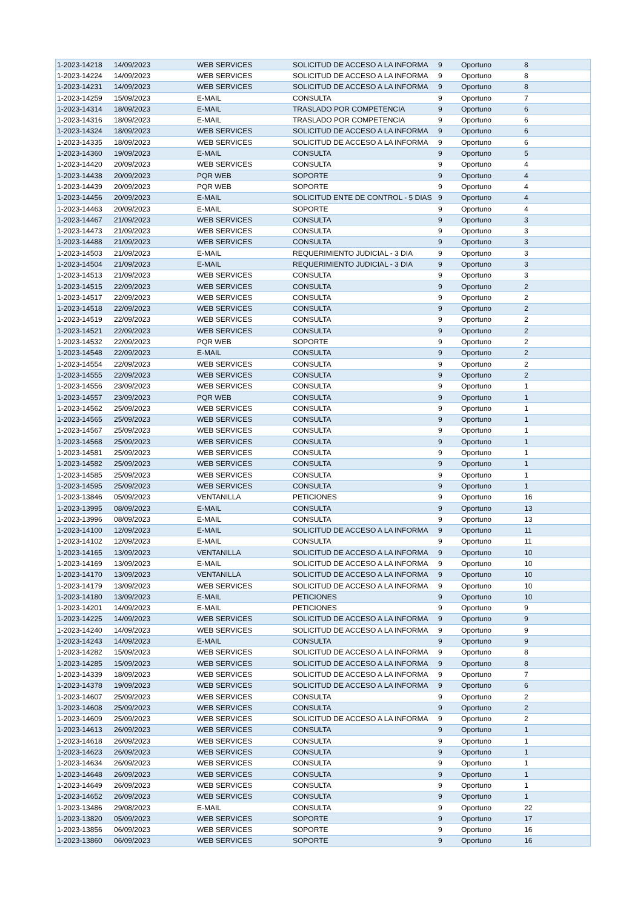| 1-2023-14218 | 14/09/2023 | WEB SERVICES | SOLICITUD DE ACCESO A LA INFORMA | 9 | Oportuno | 8 |
| 1-2023-14224 | 14/09/2023 | WEB SERVICES | SOLICITUD DE ACCESO A LA INFORMA | 9 | Oportuno | 8 |
| 1-2023-14231 | 14/09/2023 | WEB SERVICES | SOLICITUD DE ACCESO A LA INFORMA | 9 | Oportuno | 8 |
| 1-2023-14259 | 15/09/2023 | E-MAIL | CONSULTA | 9 | Oportuno | 7 |
| 1-2023-14314 | 18/09/2023 | E-MAIL | TRASLADO POR COMPETENCIA | 9 | Oportuno | 6 |
| 1-2023-14316 | 18/09/2023 | E-MAIL | TRASLADO POR COMPETENCIA | 9 | Oportuno | 6 |
| 1-2023-14324 | 18/09/2023 | WEB SERVICES | SOLICITUD DE ACCESO A LA INFORMA | 9 | Oportuno | 6 |
| 1-2023-14335 | 18/09/2023 | WEB SERVICES | SOLICITUD DE ACCESO A LA INFORMA | 9 | Oportuno | 6 |
| 1-2023-14360 | 19/09/2023 | E-MAIL | CONSULTA | 9 | Oportuno | 5 |
| 1-2023-14420 | 20/09/2023 | WEB SERVICES | CONSULTA | 9 | Oportuno | 4 |
| 1-2023-14438 | 20/09/2023 | PQR WEB | SOPORTE | 9 | Oportuno | 4 |
| 1-2023-14439 | 20/09/2023 | PQR WEB | SOPORTE | 9 | Oportuno | 4 |
| 1-2023-14456 | 20/09/2023 | E-MAIL | SOLICITUD ENTE DE CONTROL - 5 DIAS | 9 | Oportuno | 4 |
| 1-2023-14463 | 20/09/2023 | E-MAIL | SOPORTE | 9 | Oportuno | 4 |
| 1-2023-14467 | 21/09/2023 | WEB SERVICES | CONSULTA | 9 | Oportuno | 3 |
| 1-2023-14473 | 21/09/2023 | WEB SERVICES | CONSULTA | 9 | Oportuno | 3 |
| 1-2023-14488 | 21/09/2023 | WEB SERVICES | CONSULTA | 9 | Oportuno | 3 |
| 1-2023-14503 | 21/09/2023 | E-MAIL | REQUERIMIENTO JUDICIAL - 3 DIA | 9 | Oportuno | 3 |
| 1-2023-14504 | 21/09/2023 | E-MAIL | REQUERIMIENTO JUDICIAL - 3 DIA | 9 | Oportuno | 3 |
| 1-2023-14513 | 21/09/2023 | WEB SERVICES | CONSULTA | 9 | Oportuno | 3 |
| 1-2023-14515 | 22/09/2023 | WEB SERVICES | CONSULTA | 9 | Oportuno | 2 |
| 1-2023-14517 | 22/09/2023 | WEB SERVICES | CONSULTA | 9 | Oportuno | 2 |
| 1-2023-14518 | 22/09/2023 | WEB SERVICES | CONSULTA | 9 | Oportuno | 2 |
| 1-2023-14519 | 22/09/2023 | WEB SERVICES | CONSULTA | 9 | Oportuno | 2 |
| 1-2023-14521 | 22/09/2023 | WEB SERVICES | CONSULTA | 9 | Oportuno | 2 |
| 1-2023-14532 | 22/09/2023 | PQR WEB | SOPORTE | 9 | Oportuno | 2 |
| 1-2023-14548 | 22/09/2023 | E-MAIL | CONSULTA | 9 | Oportuno | 2 |
| 1-2023-14554 | 22/09/2023 | WEB SERVICES | CONSULTA | 9 | Oportuno | 2 |
| 1-2023-14555 | 22/09/2023 | WEB SERVICES | CONSULTA | 9 | Oportuno | 2 |
| 1-2023-14556 | 23/09/2023 | WEB SERVICES | CONSULTA | 9 | Oportuno | 1 |
| 1-2023-14557 | 23/09/2023 | PQR WEB | CONSULTA | 9 | Oportuno | 1 |
| 1-2023-14562 | 25/09/2023 | WEB SERVICES | CONSULTA | 9 | Oportuno | 1 |
| 1-2023-14565 | 25/09/2023 | WEB SERVICES | CONSULTA | 9 | Oportuno | 1 |
| 1-2023-14567 | 25/09/2023 | WEB SERVICES | CONSULTA | 9 | Oportuno | 1 |
| 1-2023-14568 | 25/09/2023 | WEB SERVICES | CONSULTA | 9 | Oportuno | 1 |
| 1-2023-14581 | 25/09/2023 | WEB SERVICES | CONSULTA | 9 | Oportuno | 1 |
| 1-2023-14582 | 25/09/2023 | WEB SERVICES | CONSULTA | 9 | Oportuno | 1 |
| 1-2023-14585 | 25/09/2023 | WEB SERVICES | CONSULTA | 9 | Oportuno | 1 |
| 1-2023-14595 | 25/09/2023 | WEB SERVICES | CONSULTA | 9 | Oportuno | 1 |
| 1-2023-13846 | 05/09/2023 | VENTANILLA | PETICIONES | 9 | Oportuno | 16 |
| 1-2023-13995 | 08/09/2023 | E-MAIL | CONSULTA | 9 | Oportuno | 13 |
| 1-2023-13996 | 08/09/2023 | E-MAIL | CONSULTA | 9 | Oportuno | 13 |
| 1-2023-14100 | 12/09/2023 | E-MAIL | SOLICITUD DE ACCESO A LA INFORMA | 9 | Oportuno | 11 |
| 1-2023-14102 | 12/09/2023 | E-MAIL | CONSULTA | 9 | Oportuno | 11 |
| 1-2023-14165 | 13/09/2023 | VENTANILLA | SOLICITUD DE ACCESO A LA INFORMA | 9 | Oportuno | 10 |
| 1-2023-14169 | 13/09/2023 | E-MAIL | SOLICITUD DE ACCESO A LA INFORMA | 9 | Oportuno | 10 |
| 1-2023-14170 | 13/09/2023 | VENTANILLA | SOLICITUD DE ACCESO A LA INFORMA | 9 | Oportuno | 10 |
| 1-2023-14179 | 13/09/2023 | WEB SERVICES | SOLICITUD DE ACCESO A LA INFORMA | 9 | Oportuno | 10 |
| 1-2023-14180 | 13/09/2023 | E-MAIL | PETICIONES | 9 | Oportuno | 10 |
| 1-2023-14201 | 14/09/2023 | E-MAIL | PETICIONES | 9 | Oportuno | 9 |
| 1-2023-14225 | 14/09/2023 | WEB SERVICES | SOLICITUD DE ACCESO A LA INFORMA | 9 | Oportuno | 9 |
| 1-2023-14240 | 14/09/2023 | WEB SERVICES | SOLICITUD DE ACCESO A LA INFORMA | 9 | Oportuno | 9 |
| 1-2023-14243 | 14/09/2023 | E-MAIL | CONSULTA | 9 | Oportuno | 9 |
| 1-2023-14282 | 15/09/2023 | WEB SERVICES | SOLICITUD DE ACCESO A LA INFORMA | 9 | Oportuno | 8 |
| 1-2023-14285 | 15/09/2023 | WEB SERVICES | SOLICITUD DE ACCESO A LA INFORMA | 9 | Oportuno | 8 |
| 1-2023-14339 | 18/09/2023 | WEB SERVICES | SOLICITUD DE ACCESO A LA INFORMA | 9 | Oportuno | 7 |
| 1-2023-14378 | 19/09/2023 | WEB SERVICES | SOLICITUD DE ACCESO A LA INFORMA | 9 | Oportuno | 6 |
| 1-2023-14607 | 25/09/2023 | WEB SERVICES | CONSULTA | 9 | Oportuno | 2 |
| 1-2023-14608 | 25/09/2023 | WEB SERVICES | CONSULTA | 9 | Oportuno | 2 |
| 1-2023-14609 | 25/09/2023 | WEB SERVICES | SOLICITUD DE ACCESO A LA INFORMA | 9 | Oportuno | 2 |
| 1-2023-14613 | 26/09/2023 | WEB SERVICES | CONSULTA | 9 | Oportuno | 1 |
| 1-2023-14618 | 26/09/2023 | WEB SERVICES | CONSULTA | 9 | Oportuno | 1 |
| 1-2023-14623 | 26/09/2023 | WEB SERVICES | CONSULTA | 9 | Oportuno | 1 |
| 1-2023-14634 | 26/09/2023 | WEB SERVICES | CONSULTA | 9 | Oportuno | 1 |
| 1-2023-14648 | 26/09/2023 | WEB SERVICES | CONSULTA | 9 | Oportuno | 1 |
| 1-2023-14649 | 26/09/2023 | WEB SERVICES | CONSULTA | 9 | Oportuno | 1 |
| 1-2023-14652 | 26/09/2023 | WEB SERVICES | CONSULTA | 9 | Oportuno | 1 |
| 1-2023-13486 | 29/08/2023 | E-MAIL | CONSULTA | 9 | Oportuno | 22 |
| 1-2023-13820 | 05/09/2023 | WEB SERVICES | SOPORTE | 9 | Oportuno | 17 |
| 1-2023-13856 | 06/09/2023 | WEB SERVICES | SOPORTE | 9 | Oportuno | 16 |
| 1-2023-13860 | 06/09/2023 | WEB SERVICES | SOPORTE | 9 | Oportuno | 16 |